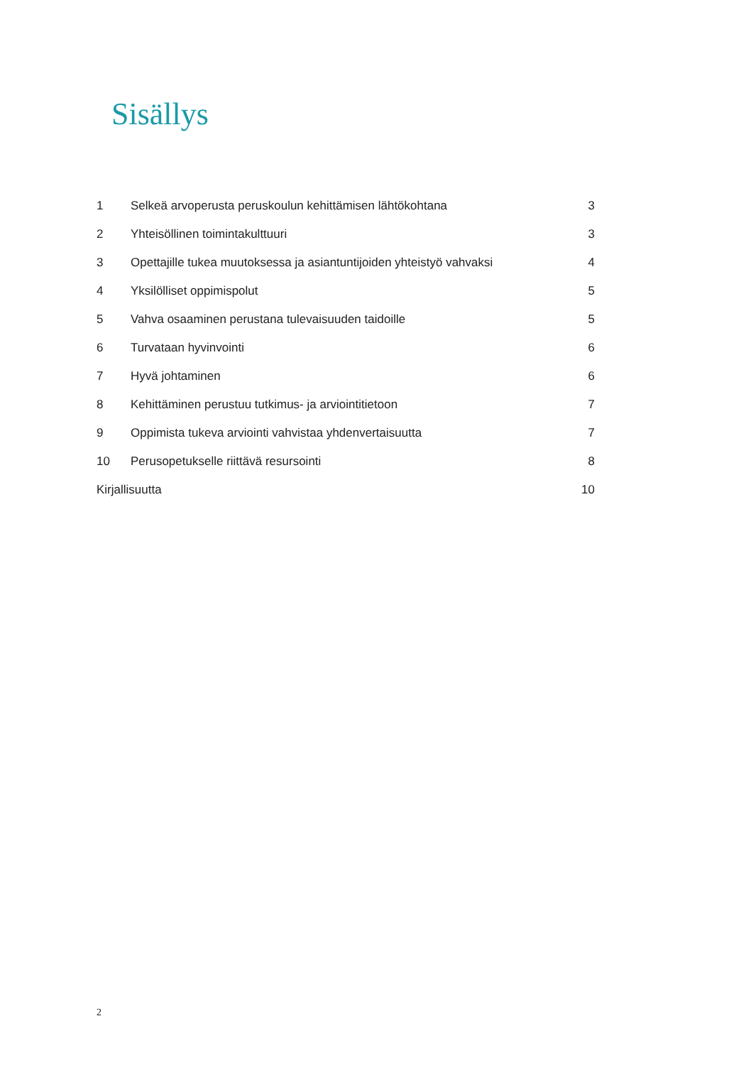Sisällys
1 Selkeä arvoperusta peruskoulun kehittämisen lähtökohtana 3
2 Yhteisöllinen toimintakulttuuri 3
3 Opettajille tukea muutoksessa ja asiantuntijoiden yhteistyö vahvaksi 4
4 Yksilölliset oppimispolut 5
5 Vahva osaaminen perustana tulevaisuuden taidoille 5
6 Turvataan hyvinvointi 6
7 Hyvä johtaminen 6
8 Kehittäminen perustuu tutkimus- ja arviointitietoon 7
9 Oppimista tukeva arviointi vahvistaa yhdenvertaisuutta 7
10 Perusopetukselle riittävä resursointi 8
Kirjallisuutta 10
2